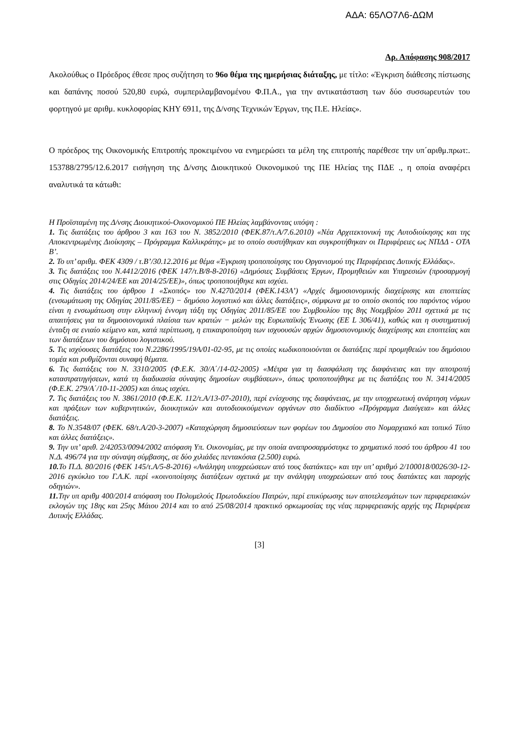ΑΔΑ: 65ΛΟ7Λ6-ΔΩΜ
Αρ. Απόφασης 908/2017
Ακολούθως ο Πρόεδρος έθεσε προς συζήτηση το 96ο θέμα της ημερήσιας διάταξης, με τίτλο: «Έγκριση διάθεσης πίστωσης και δαπάνης ποσού 520,80 ευρώ, συμπεριλαμβανομένου Φ.Π.Α., για την αντικατάσταση των δύο συσσωρευτών του φορτηγού με αριθμ. κυκλοφορίας ΚΗΥ 6911, της Δ/νσης Τεχνικών Έργων, της Π.Ε. Ηλείας».
Ο πρόεδρος της Οικονομικής Επιτροπής προκειμένου να ενημερώσει τα μέλη της επιτροπής παρέθεσε την υπ΄αριθμ.πρωτ:. 153788/2795/12.6.2017 εισήγηση της Δ/νσης Διοικητικού Οικονομικού της ΠΕ Ηλείας της ΠΔΕ ., η οποία αναφέρει αναλυτικά τα κάτωθι:
Η Προϊσταμένη της Δ/νσης Διοικητικού-Οικονομικού ΠΕ Ηλείας λαμβάνοντας υπόψη :
1. Τις διατάξεις του άρθρου 3 και 163 του Ν. 3852/2010 (ΦΕΚ.87/τ.Α/7.6.2010) «Νέα Αρχιτεκτονική της Αυτοδιοίκησης και της Αποκεντρωμένης Διοίκησης – Πρόγραμμα Καλλικράτης» με το οποίο συστήθηκαν και συγκροτήθηκαν οι Περιφέρειες ως ΝΠΔΔ - ΟΤΑ Β’.
2. Το υπ’ αριθμ. ΦΕΚ 4309 / τ.Β’/30.12.2016 με θέμα «Έγκριση τροποποίησης του Οργανισμού της Περιφέρειας Δυτικής Ελλάδας».
3. Τις διατάξεις του Ν.4412/2016 (ΦΕΚ 147/τ.Β/8-8-2016) «Δημόσιες Συμβάσεις Έργων, Προμηθειών και Υπηρεσιών (προσαρμογή στις Οδηγίες 2014/24/ΕΕ και 2014/25/ΕΕ)», όπως τροποποιήθηκε και ισχύει.
4. Τις διατάξεις του άρθρου 1 «Σκοπός» του Ν.4270/2014 (ΦΕΚ.143Α’) «Αρχές δημοσιονομικής διαχείρισης και εποπτείας (ενσωμάτωση της Οδηγίας 2011/85/ΕΕ) − δημόσιο λογιστικό και άλλες διατάξεις», σύμφωνα με το οποίο σκοπός του παρόντος νόμου είναι η ενσωμάτωση στην ελληνική έννομη τάξη της Οδηγίας 2011/85/ΕΕ του Συμβουλίου της 8ης Νοεμβρίου 2011 σχετικά με τις απαιτήσεις για τα δημοσιονομικά πλαίσια των κρατών − μελών της Ευρωπαϊκής Ένωσης (ΕΕ L 306/41), καθώς και η συστηματική ένταξη σε ενιαίο κείμενο και, κατά περίπτωση, η επικαιροποίηση των ισχυουσών αρχών δημοσιονομικής διαχείρισης και εποπτείας και των διατάξεων του δημόσιου λογιστικού.
5. Τις ισχύουσες διατάξεις του Ν.2286/1995/19Α/01-02-95, με τις οποίες κωδικοποιούνται οι διατάξεις περί προμηθειών του δημόσιου τομέα και ρυθμίζονται συναφή θέματα.
6. Τις διατάξεις του Ν. 3310/2005 (Φ.Ε.Κ. 30/Α΄/14-02-2005) «Μέτρα για τη διασφάλιση της διαφάνειας και την αποτροπή καταστρατηγήσεων, κατά τη διαδικασία σύναψης δημοσίων συμβάσεων», όπως τροποποιήθηκε με τις διατάξεις του Ν. 3414/2005 (Φ.Ε.Κ. 279/Α΄/10-11-2005) και όπως ισχύει.
7. Τις διατάξεις του Ν. 3861/2010 (Φ.Ε.Κ. 112/τ.Α/13-07-2010), περί ενίσχυσης της διαφάνειας, με την υποχρεωτική ανάρτηση νόμων και πράξεων των κυβερνητικών, διοικητικών και αυτοδιοικούμενων οργάνων στο διαδίκτυο «Πρόγραμμα Διαύγεια» και άλλες διατάξεις.
8. Το Ν.3548/07 (ΦΕΚ. 68/τ.Α/20-3-2007) «Καταχώρηση δημοσιεύσεων των φορέων του Δημοσίου στο Νομαρχιακό και τοπικό Τύπο και άλλες διατάξεις».
9. Την υπ’ αριθ. 2/42053/0094/2002 απόφαση Υπ. Οικονομίας, με την οποία αναπροσαρμόστηκε το χρηματικό ποσό του άρθρου 41 του Ν.Δ. 496/74 για την σύναψη σύμβασης, σε δύο χιλιάδες πεντακόσια (2.500) ευρώ.
10. Το Π.Δ. 80/2016 (ΦΕΚ 145/τ.Α/5-8-2016) «Ανάληψη υποχρεώσεων από τους διατάκτες» και την υπ’ αριθμό 2/100018/0026/30-12-2016 εγκύκλιο του Γ.Λ.Κ. περί «κοινοποίησης διατάξεων σχετικά με την ανάληψη υποχρεώσεων από τους διατάκτες και παροχής οδηγιών».
11. Την υπ αριθμ 400/2014 απόφαση του Πολυμελούς Πρωτοδικείου Πατρών, περί επικύρωσης των αποτελεσμάτων των περιφερειακών εκλογών της 18ης και 25ης Μάιου 2014 και το από 25/08/2014 πρακτικό ορκωμοσίας της νέας περιφερειακής αρχής της Περιφέρεια Δυτικής Ελλάδας.
[3]